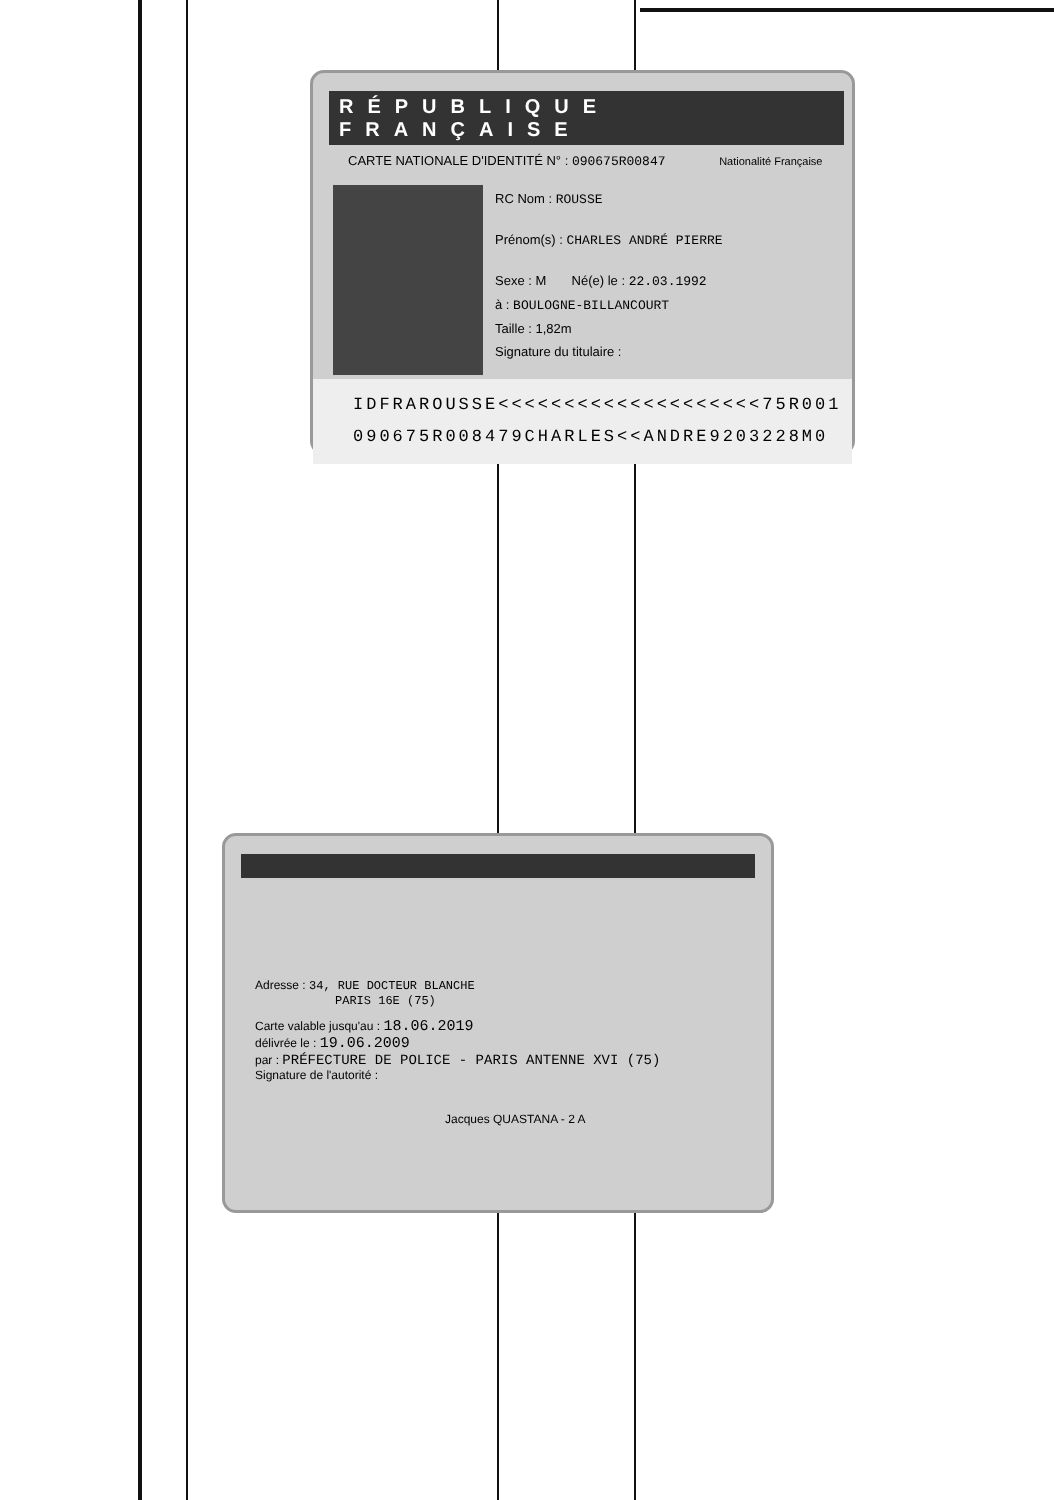RÉPUBLIQUE FRANÇAISE
CARTE NATIONALE D'IDENTITÉ N° : 090675R00847 Nationalité Française
RC Nom : ROUSSE
Prénom(s) : CHARLES ANDRÉ PIERRE
Sexe : M Né(e) le : 22.03.1992
à : BOULOGNE-BILLANCOURT
Taille : 1,82m
Signature du titulaire :
IDFRAROUSSE<<<<<<<<<<<<<<<<<<<<75R001
090675R008479CHARLES<<ANDRE9203228M0
Adresse : 34, RUE DOCTEUR BLANCHE
PARIS 16E (75)
Carte valable jusqu'au : 18.06.2019
délivrée le : 19.06.2009
par : PRÉFECTURE DE POLICE - PARIS ANTENNE XVI (75)
Signature de l'autorité :
Jacques QUASTANA - 2 A